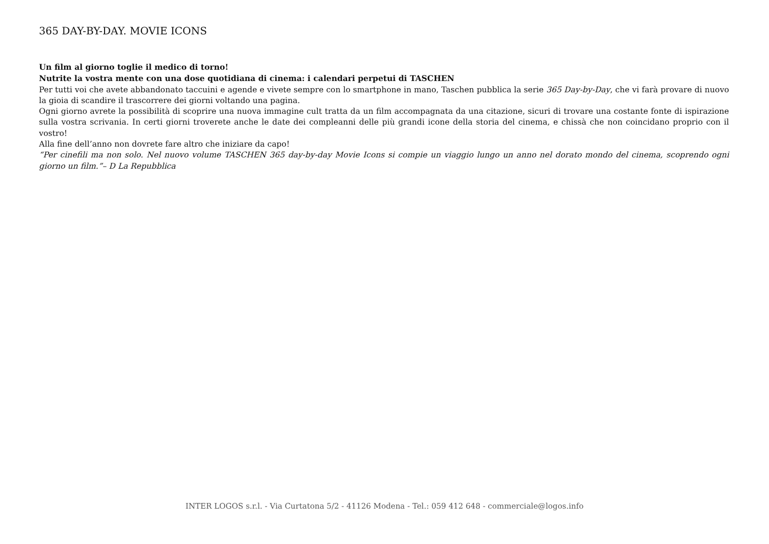365 DAY-BY-DAY. MOVIE ICONS
Un film al giorno toglie il medico di torno!
Nutrite la vostra mente con una dose quotidiana di cinema: i calendari perpetui di TASCHEN
Per tutti voi che avete abbandonato taccuini e agende e vivete sempre con lo smartphone in mano, Taschen pubblica la serie 365 Day-by-Day, che vi farà provare di nuovo la gioia di scandire il trascorrere dei giorni voltando una pagina.
Ogni giorno avrete la possibilità di scoprire una nuova immagine cult tratta da un film accompagnata da una citazione, sicuri di trovare una costante fonte di ispirazione sulla vostra scrivania. In certi giorni troverete anche le date dei compleanni delle più grandi icone della storia del cinema, e chissà che non coincidano proprio con il vostro!
Alla fine dell’anno non dovrete fare altro che iniziare da capo!
“Per cinefili ma non solo. Nel nuovo volume TASCHEN 365 day-by-day Movie Icons si compie un viaggio lungo un anno nel dorato mondo del cinema, scoprendo ogni giorno un film.”– D La Repubblica
INTER LOGOS s.r.l. - Via Curtatona 5/2 - 41126 Modena - Tel.: 059 412 648 - commerciale@logos.info